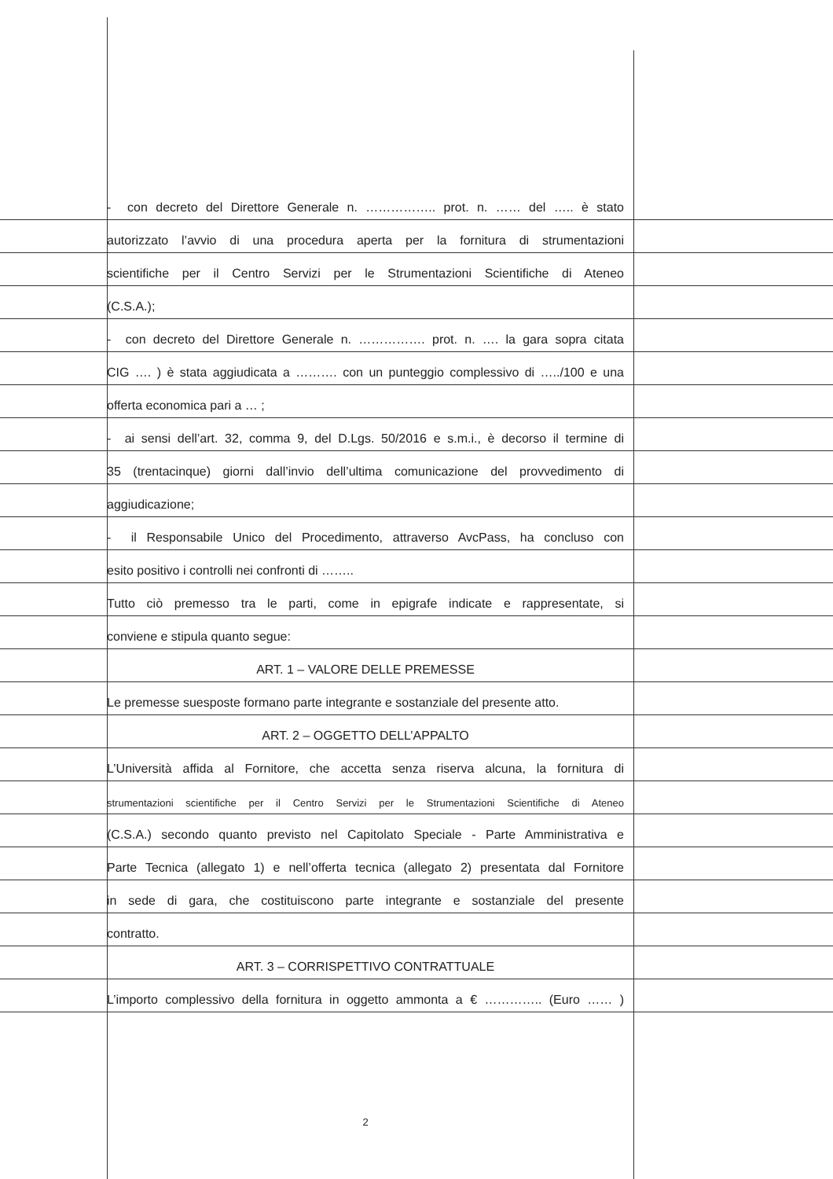- con decreto del Direttore Generale n. …………….. prot. n. …… del ….. è stato
autorizzato l’avvio di una procedura aperta per la fornitura di strumentazioni
scientifiche per il Centro Servizi per le Strumentazioni Scientifiche di Ateneo
(C.S.A.);
- con decreto del Direttore Generale n. ……………. prot. n. …. la gara sopra citata
CIG …. ) è stata aggiudicata a ………. con un punteggio complessivo di …../100 e una
offerta economica pari a … ;
- ai sensi dell’art. 32, comma 9, del D.Lgs. 50/2016 e s.m.i., è decorso il termine di
35 (trentacinque) giorni dall’invio dell’ultima comunicazione del provvedimento di
aggiudicazione;
- il Responsabile Unico del Procedimento, attraverso AvcPass, ha concluso con
esito positivo i controlli nei confronti di ……..
Tutto ciò premesso tra le parti, come in epigrafe indicate e rappresentate, si
conviene e stipula quanto segue:
ART. 1 – VALORE DELLE PREMESSE
Le premesse suesposte formano parte integrante e sostanziale del presente atto.
ART. 2 – OGGETTO DELL’APPALTO
L’Università affida al Fornitore, che accetta senza riserva alcuna, la fornitura di
strumentazioni scientifiche per il Centro Servizi per le Strumentazioni Scientifiche di Ateneo
(C.S.A.) secondo quanto previsto nel Capitolato Speciale - Parte Amministrativa e
Parte Tecnica (allegato 1) e nell’offerta tecnica (allegato 2) presentata dal Fornitore
in sede di gara, che costituiscono parte integrante e sostanziale del presente
contratto.
ART. 3 – CORRISPETTIVO CONTRATTUALE
L’importo complessivo della fornitura in oggetto ammonta a € ………….. (Euro …… )
2